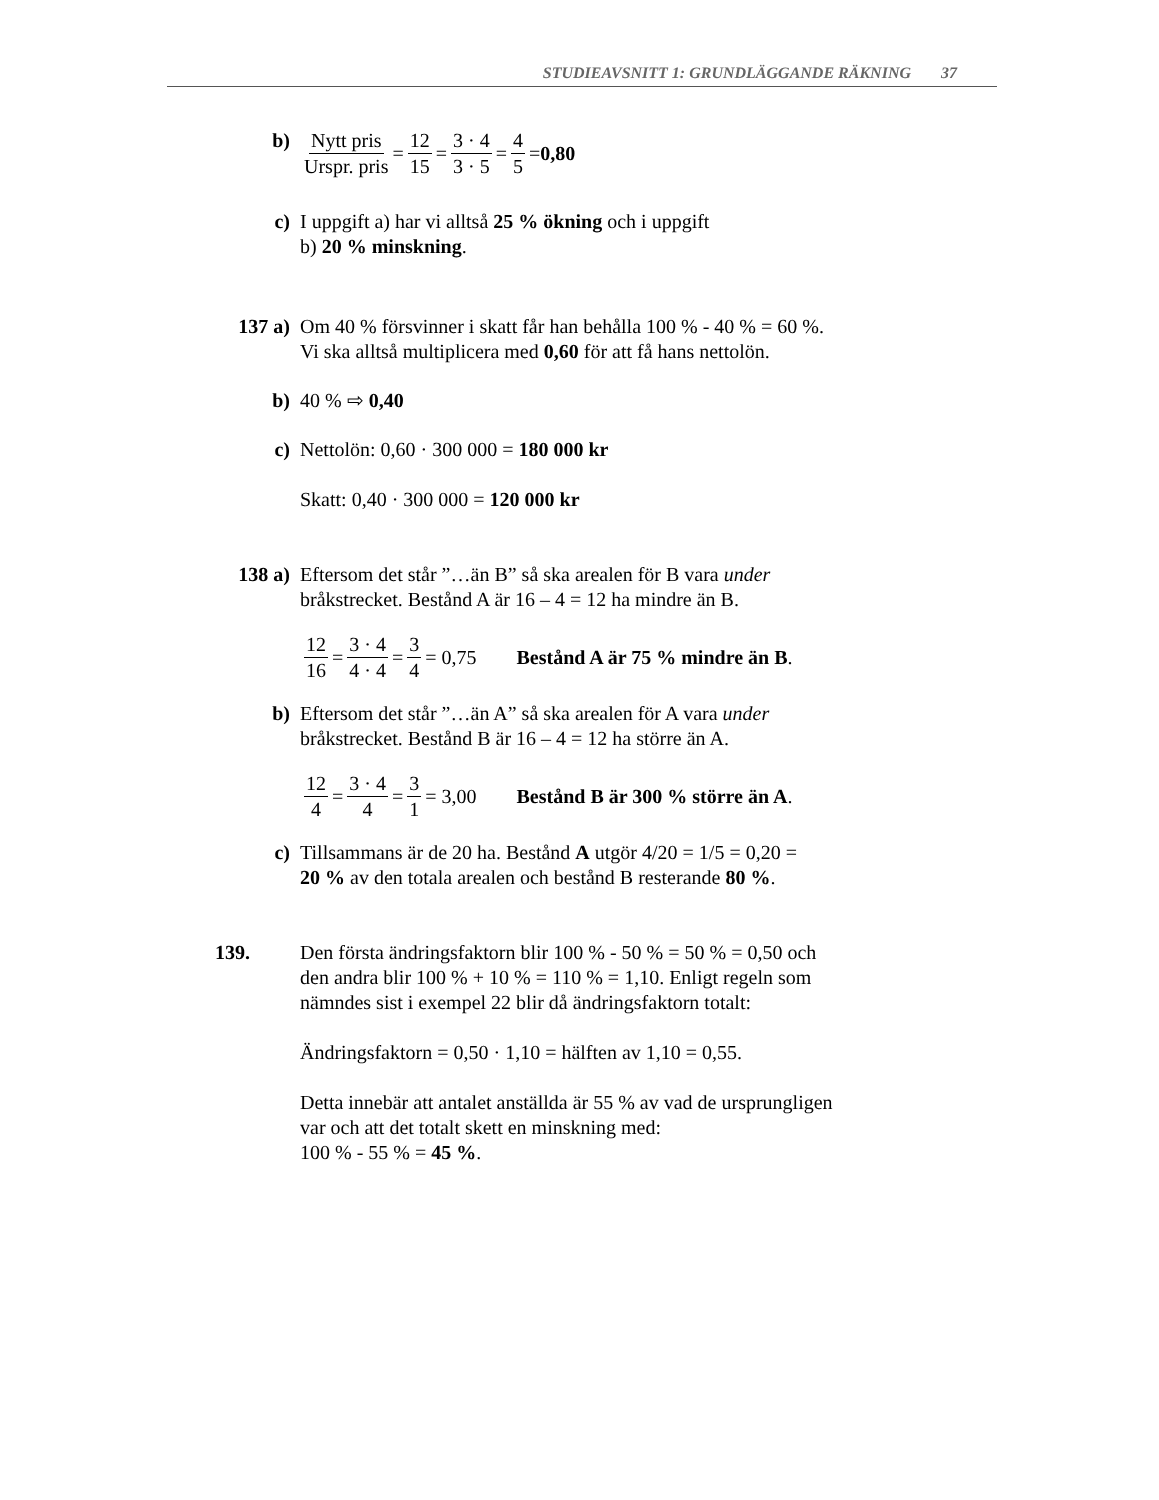STUDIEAVSNITT 1: GRUNDLÄGGANDE RÄKNING 37
b) Nytt pris Urspr. pris = 12 15 = 3 · 4 3 · 5 = 4 5 = 0,80
c) I uppgift a) har vi alltså 25 % ökning och i uppgift
b) 20 % minskning.
137 a) Om 40 % försvinner i skatt får han behålla 100 % - 40 % = 60 %.
Vi ska alltså multiplicera med 0,60 för att få hans nettolön.
b) 40 % ⇨ 0,40
c) Nettolön: 0,60 · 300 000 = 180 000 kr
Skatt: 0,40 · 300 000 = 120 000 kr
138 a) Eftersom det står ”…än B” så ska arealen för B vara under
bråkstrecket. Bestånd A är 16 – 4 = 12 ha mindre än B.
12 16 = 3 · 4 4 · 4 = 3 4 = 0,75 Bestånd A är 75 % mindre än B.
b) Eftersom det står ”…än A” så ska arealen för A vara under
bråkstrecket. Bestånd B är 16 – 4 = 12 ha större än A.
12 4 = 3 · 4 4 = 3 1 = 3,00 Bestånd B är 300 % större än A.
c) Tillsammans är de 20 ha. Bestånd A utgör 4/20 = 1/5 = 0,20 =
20 % av den totala arealen och bestånd B resterande 80 %.
139. Den första ändringsfaktorn blir 100 % - 50 % = 50 % = 0,50 och
den andra blir 100 % + 10 % = 110 % = 1,10. Enligt regeln som
nämndes sist i exempel 22 blir då ändringsfaktorn totalt:
Ändringsfaktorn = 0,50 · 1,10 = hälften av 1,10 = 0,55.
Detta innebär att antalet anställda är 55 % av vad de ursprungligen
var och att det totalt skett en minskning med:
100 % - 55 % = 45 %.